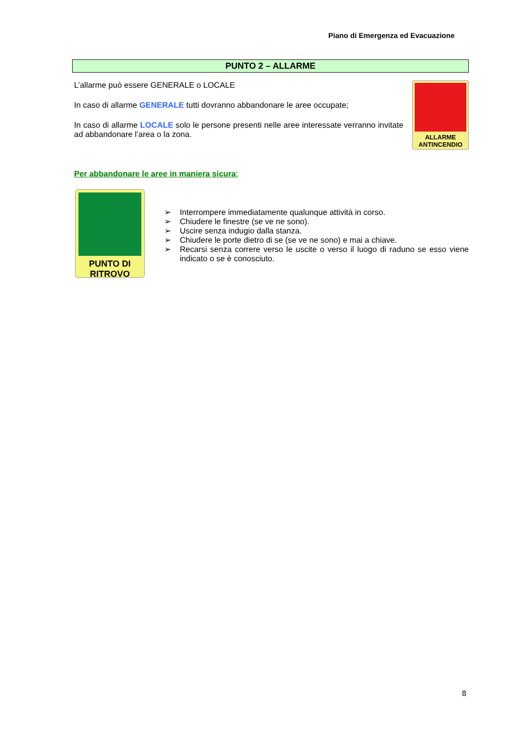Piano di Emergenza ed Evacuazione
PUNTO 2 – ALLARME
L’allarme può essere GENERALE o LOCALE
In caso di allarme GENERALE tutti dovranno abbandonare le aree occupate;
In caso di allarme LOCALE solo le persone presenti nelle aree interessate verranno invitate ad abbandonare l’area o la zona.
ALLARME
ANTINCENDIO
Per abbandonare le aree in maniera sicura:
PUNTO DI
RITROVO
➢ Interrompere immediatamente qualunque attività in corso.
➢ Chiudere le finestre (se ve ne sono).
➢ Uscire senza indugio dalla stanza.
➢ Chiudere le porte dietro di se (se ve ne sono) e mai a chiave.
➢ Recarsi senza correre verso le uscite o verso il luogo di raduno se esso viene indicato o se è conosciuto.
8